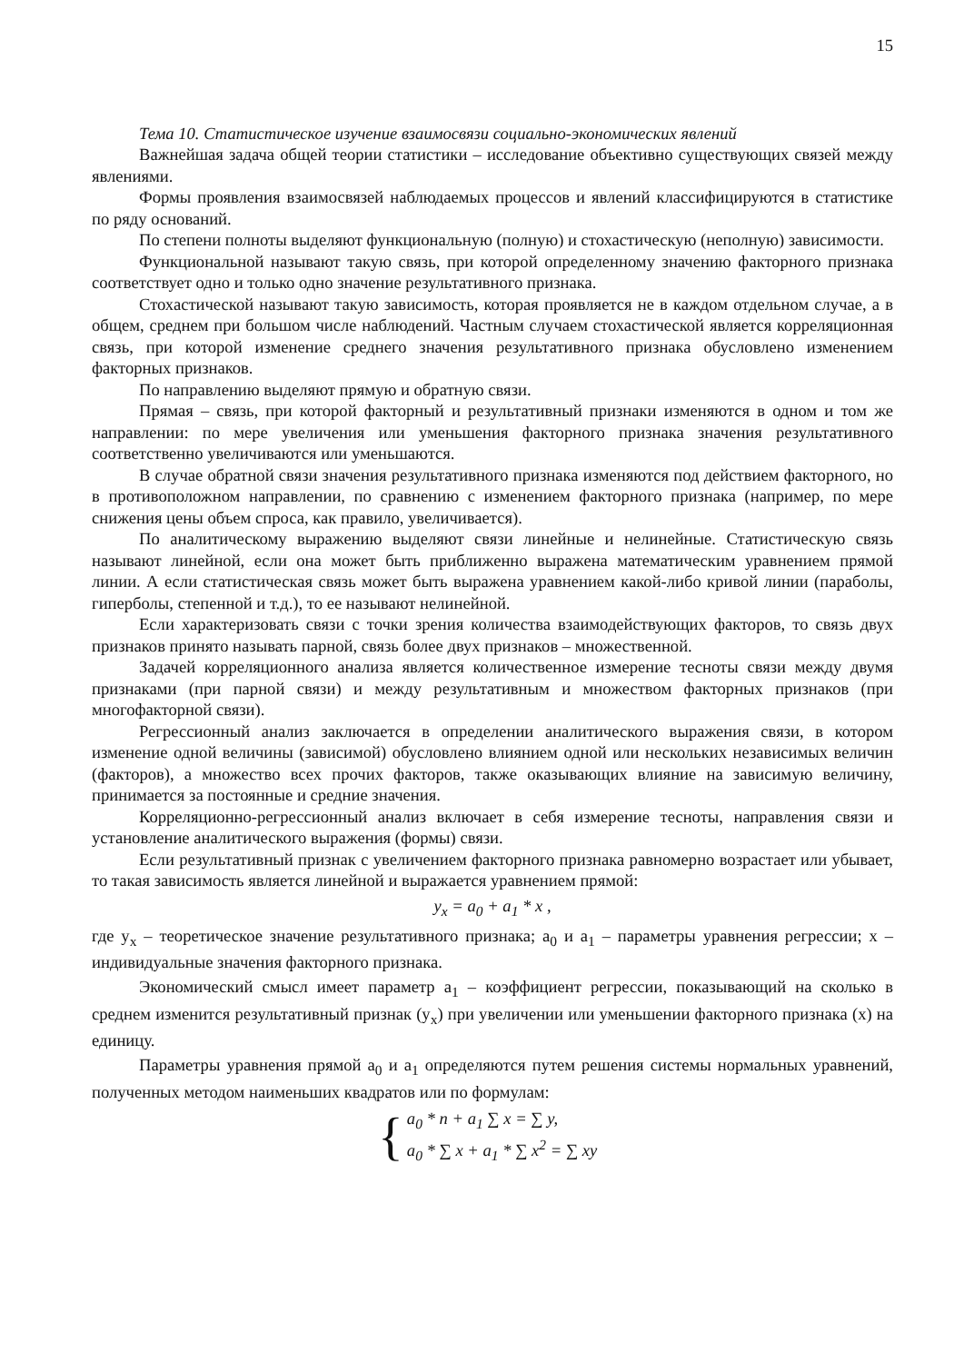15
Тема 10. Статистическое изучение взаимосвязи социально-экономических явлений
Важнейшая задача общей теории статистики – исследование объективно существующих связей между явлениями.
Формы проявления взаимосвязей наблюдаемых процессов и явлений классифицируются в статистике по ряду оснований.
По степени полноты выделяют функциональную (полную) и стохастическую (неполную) зависимости.
Функциональной называют такую связь, при которой определенному значению факторного признака соответствует одно и только одно значение результативного признака.
Стохастической называют такую зависимость, которая проявляется не в каждом отдельном случае, а в общем, среднем при большом числе наблюдений. Частным случаем стохастической является корреляционная связь, при которой изменение среднего значения результативного признака обусловлено изменением факторных признаков.
По направлению выделяют прямую и обратную связи.
Прямая – связь, при которой факторный и результативный признаки изменяются в одном и том же направлении: по мере увеличения или уменьшения факторного признака значения результативного соответственно увеличиваются или уменьшаются.
В случае обратной связи значения результативного признака изменяются под действием факторного, но в противоположном направлении, по сравнению с изменением факторного признака (например, по мере снижения цены объем спроса, как правило, увеличивается).
По аналитическому выражению выделяют связи линейные и нелинейные. Статистическую связь называют линейной, если она может быть приближенно выражена математическим уравнением прямой линии. А если статистическая связь может быть выражена уравнением какой-либо кривой линии (параболы, гиперболы, степенной и т.д.), то ее называют нелинейной.
Если характеризовать связи с точки зрения количества взаимодействующих факторов, то связь двух признаков принято называть парной, связь более двух признаков – множественной.
Задачей корреляционного анализа является количественное измерение тесноты связи между двумя признаками (при парной связи) и между результативным и множеством факторных признаков (при многофакторной связи).
Регрессионный анализ заключается в определении аналитического выражения связи, в котором изменение одной величины (зависимой) обусловлено влиянием одной или нескольких независимых величин (факторов), а множество всех прочих факторов, также оказывающих влияние на зависимую величину, принимается за постоянные и средние значения.
Корреляционно-регрессионный анализ включает в себя измерение тесноты, направления связи и установление аналитического выражения (формы) связи.
Если результативный признак с увеличением факторного признака равномерно возрастает или убывает, то такая зависимость является линейной и выражается уравнением прямой:
y<sub>x</sub> = a<sub>0</sub> + a<sub>1</sub> * x ,
где y<sub>x</sub> – теоретическое значение результативного признака; a<sub>0</sub> и a<sub>1</sub> – параметры уравнения регрессии; x – индивидуальные значения факторного признака.
Экономический смысл имеет параметр a<sub>1</sub> – коэффициент регрессии, показывающий на сколько в среднем изменится результативный признак (y<sub>x</sub>) при увеличении или уменьшении факторного признака (x) на единицу.
Параметры уравнения прямой a<sub>0</sub> и a<sub>1</sub> определяются путем решения системы нормальных уравнений, полученных методом наименьших квадратов или по формулам:
{
a<sub>0</sub> * n + a<sub>1</sub> ∑ x = ∑ y,
a<sub>0</sub> * ∑ x + a<sub>1</sub> * ∑ x<sup>2</sup> = ∑ xy